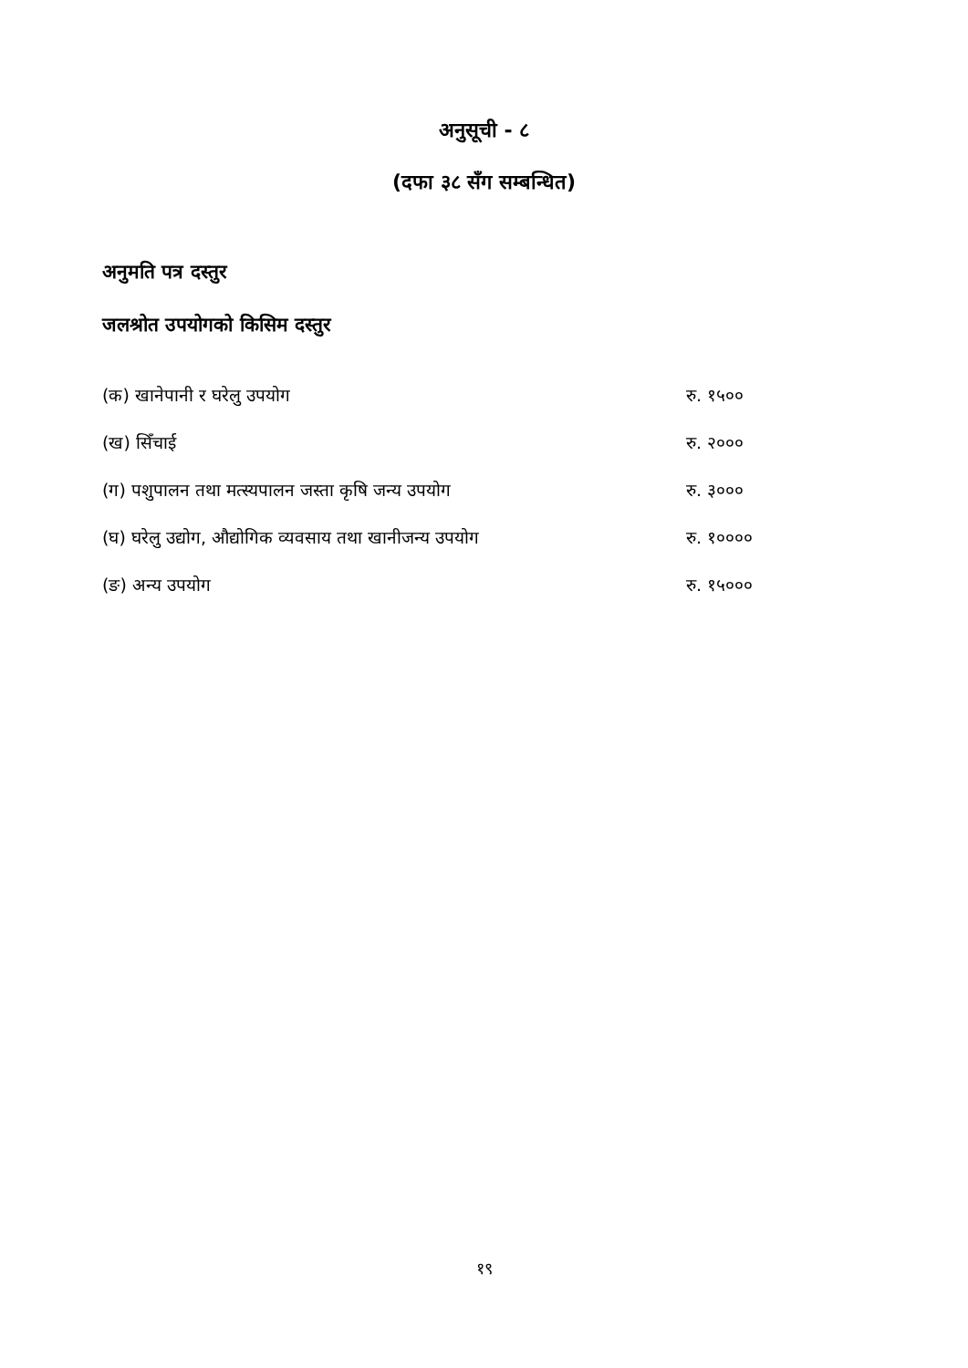अनुसूची - ८
(दफा ३८ सँग सम्बन्धित)
अनुमति पत्र दस्तुर
जलश्रोत उपयोगको किसिम दस्तुर
| (क) खानेपानी र घरेलु उपयोग | रु. १५०० |
| (ख) सिँचाई | रु. २००० |
| (ग) पशुपालन तथा मत्स्यपालन जस्ता कृषि जन्य उपयोग | रु. ३००० |
| (घ) घरेलु उद्योग, औद्योगिक व्यवसाय तथा खानीजन्य उपयोग | रु. १०००० |
| (ङ) अन्य उपयोग | रु. १५००० |
१९